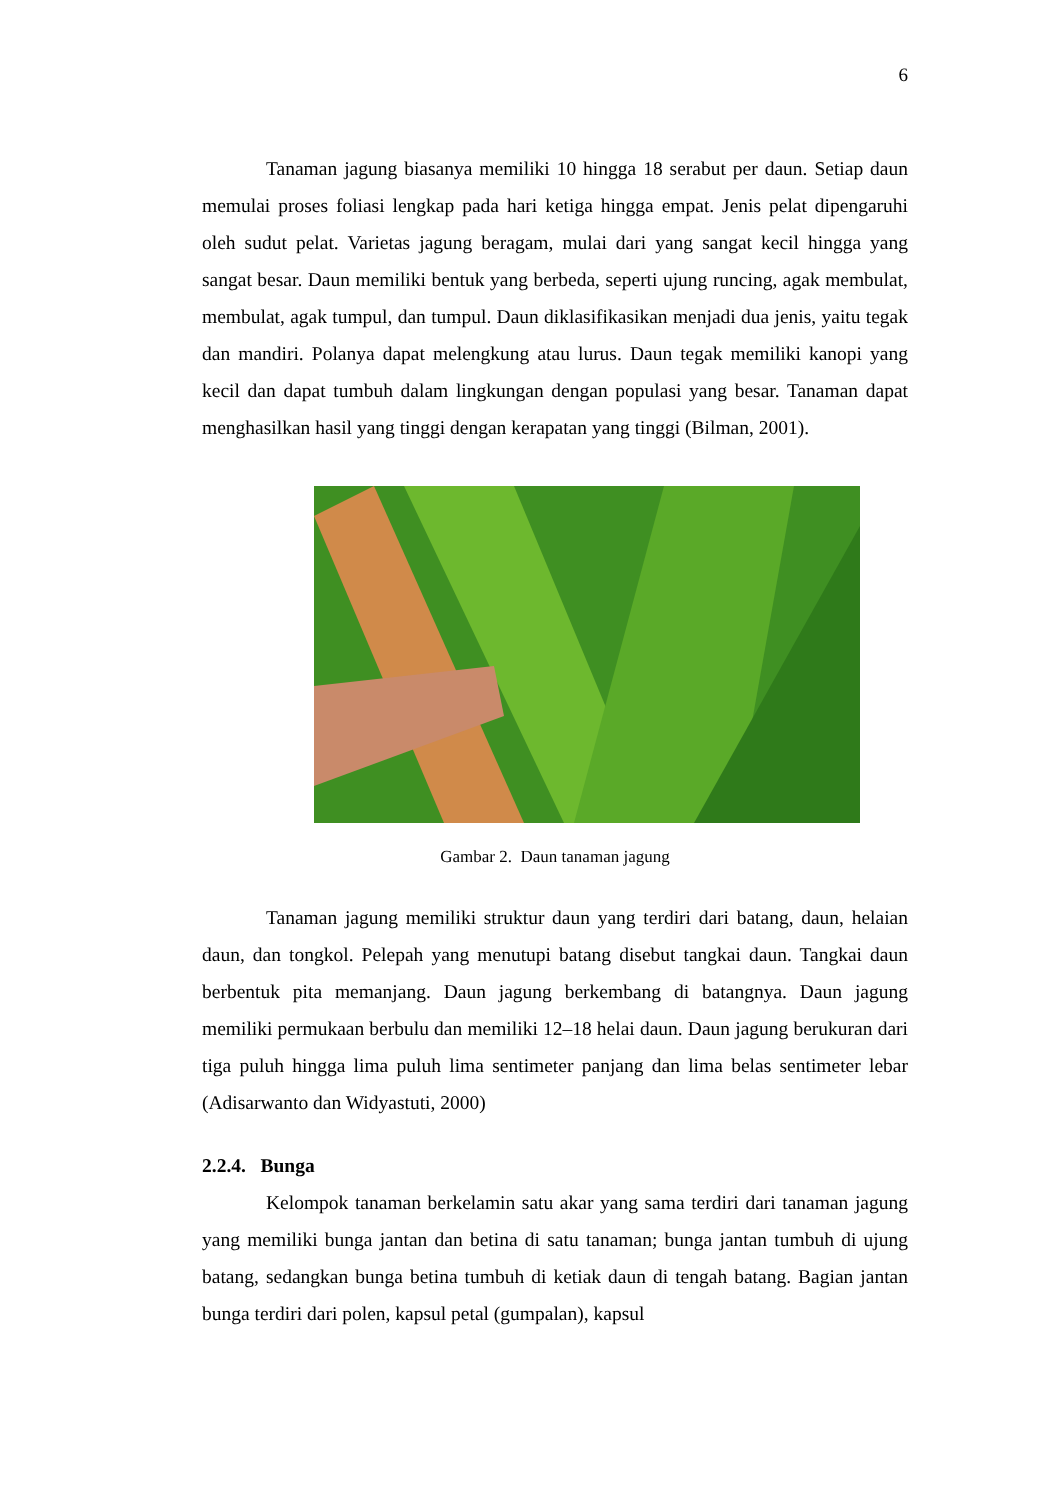6
Tanaman jagung biasanya memiliki 10 hingga 18 serabut per daun. Setiap daun memulai proses foliasi lengkap pada hari ketiga hingga empat. Jenis pelat dipengaruhi oleh sudut pelat. Varietas jagung beragam, mulai dari yang sangat kecil hingga yang sangat besar. Daun memiliki bentuk yang berbeda, seperti ujung runcing, agak membulat, membulat, agak tumpul, dan tumpul. Daun diklasifikasikan menjadi dua jenis, yaitu tegak dan mandiri. Polanya dapat melengkung atau lurus. Daun tegak memiliki kanopi yang kecil dan dapat tumbuh dalam lingkungan dengan populasi yang besar. Tanaman dapat menghasilkan hasil yang tinggi dengan kerapatan yang tinggi (Bilman, 2001).
Gambar 2. Daun tanaman jagung
Tanaman jagung memiliki struktur daun yang terdiri dari batang, daun, helaian daun, dan tongkol. Pelepah yang menutupi batang disebut tangkai daun. Tangkai daun berbentuk pita memanjang. Daun jagung berkembang di batangnya. Daun jagung memiliki permukaan berbulu dan memiliki 12–18 helai daun. Daun jagung berukuran dari tiga puluh hingga lima puluh lima sentimeter panjang dan lima belas sentimeter lebar (Adisarwanto dan Widyastuti, 2000)
2.2.4. Bunga
Kelompok tanaman berkelamin satu akar yang sama terdiri dari tanaman jagung yang memiliki bunga jantan dan betina di satu tanaman; bunga jantan tumbuh di ujung batang, sedangkan bunga betina tumbuh di ketiak daun di tengah batang. Bagian jantan bunga terdiri dari polen, kapsul petal (gumpalan), kapsul